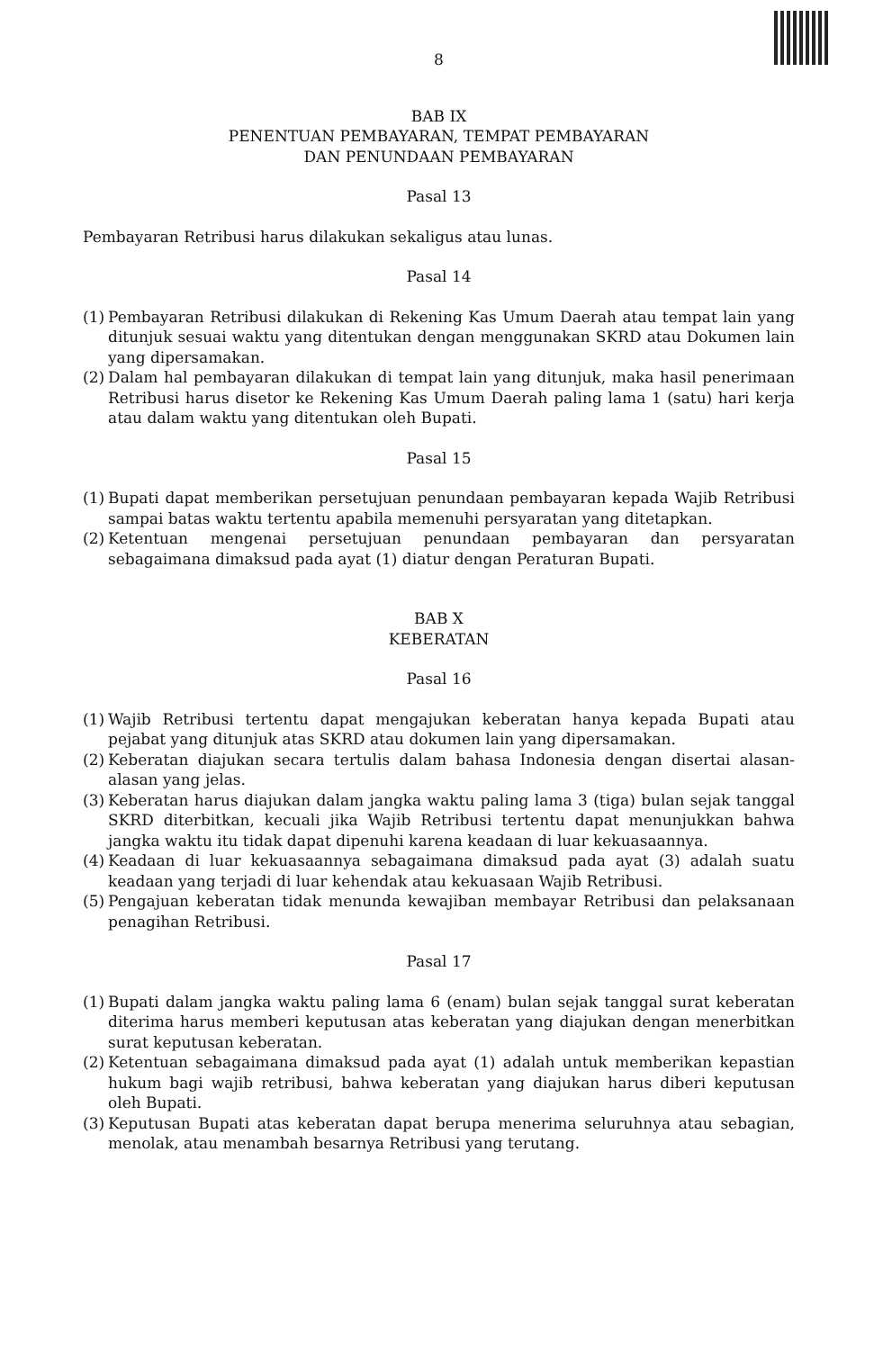8
BAB IX
PENENTUAN PEMBAYARAN, TEMPAT PEMBAYARAN
DAN PENUNDAAN PEMBAYARAN
Pasal 13
Pembayaran Retribusi harus dilakukan sekaligus atau lunas.
Pasal 14
(1) Pembayaran Retribusi dilakukan di Rekening Kas Umum Daerah atau tempat lain yang ditunjuk sesuai waktu yang ditentukan dengan menggunakan SKRD atau Dokumen lain yang dipersamakan.
(2) Dalam hal pembayaran dilakukan di tempat lain yang ditunjuk, maka hasil penerimaan Retribusi harus disetor ke Rekening Kas Umum Daerah paling lama 1 (satu) hari kerja atau dalam waktu yang ditentukan oleh Bupati.
Pasal 15
(1) Bupati dapat memberikan persetujuan penundaan pembayaran kepada Wajib Retribusi sampai batas waktu tertentu apabila memenuhi persyaratan yang ditetapkan.
(2) Ketentuan mengenai persetujuan penundaan pembayaran dan persyaratan sebagaimana dimaksud pada ayat (1) diatur dengan Peraturan Bupati.
BAB X
KEBERATAN
Pasal 16
(1) Wajib Retribusi tertentu dapat mengajukan keberatan hanya kepada Bupati atau pejabat yang ditunjuk atas SKRD atau dokumen lain yang dipersamakan.
(2) Keberatan diajukan secara tertulis dalam bahasa Indonesia dengan disertai alasan-alasan yang jelas.
(3) Keberatan harus diajukan dalam jangka waktu paling lama 3 (tiga) bulan sejak tanggal SKRD diterbitkan, kecuali jika Wajib Retribusi tertentu dapat menunjukkan bahwa jangka waktu itu tidak dapat dipenuhi karena keadaan di luar kekuasaannya.
(4) Keadaan di luar kekuasaannya sebagaimana dimaksud pada ayat (3) adalah suatu keadaan yang terjadi di luar kehendak atau kekuasaan Wajib Retribusi.
(5) Pengajuan keberatan tidak menunda kewajiban membayar Retribusi dan pelaksanaan penagihan Retribusi.
Pasal 17
(1) Bupati dalam jangka waktu paling lama 6 (enam) bulan sejak tanggal surat keberatan diterima harus memberi keputusan atas keberatan yang diajukan dengan menerbitkan surat keputusan keberatan.
(2) Ketentuan sebagaimana dimaksud pada ayat (1) adalah untuk memberikan kepastian hukum bagi wajib retribusi, bahwa keberatan yang diajukan harus diberi keputusan oleh Bupati.
(3) Keputusan Bupati atas keberatan dapat berupa menerima seluruhnya atau sebagian, menolak, atau menambah besarnya Retribusi yang terutang.